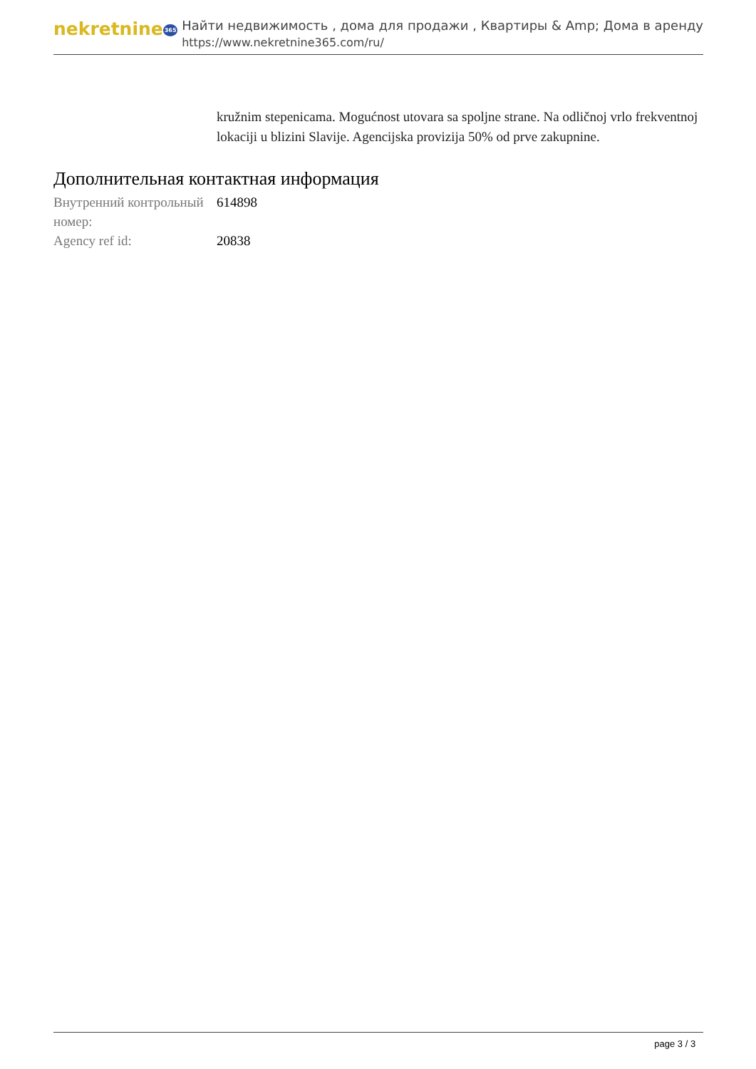nekretnine365
Найти недвижимость , дома для продажи , Квартиры & Amp; Дома в аренду
https://www.nekretnine365.com/ru/
kružnim stepenicama. Mogućnost utovara sa spoljne strane. Na odličnoj vrlo frekventnoj lokaciji u blizini Slavije. Agencijska provizija 50% od prve zakupnine.
Дополнительная контактная информация
| Внутренний контрольный номер: | 614898 |
| Agency ref id: | 20838 |
page 3 / 3